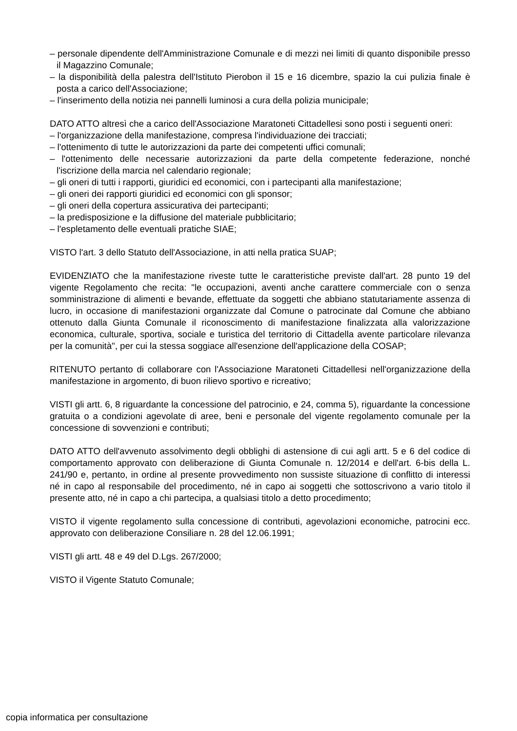– personale dipendente dell'Amministrazione Comunale e di mezzi nei limiti di quanto disponibile presso il Magazzino Comunale;
– la disponibilità della palestra dell'Istituto Pierobon il 15 e 16 dicembre, spazio la cui pulizia finale è posta a carico dell'Associazione;
– l'inserimento della notizia nei pannelli luminosi a cura della polizia municipale;
DATO ATTO altresì che a carico dell'Associazione Maratoneti Cittadellesi sono posti i seguenti oneri:
– l'organizzazione della manifestazione, compresa l'individuazione dei tracciati;
– l'ottenimento di tutte le autorizzazioni da parte dei competenti uffici comunali;
– l'ottenimento delle necessarie autorizzazioni da parte della competente federazione, nonché l'iscrizione della marcia nel calendario regionale;
– gli oneri di tutti i rapporti, giuridici ed economici, con i partecipanti alla manifestazione;
– gli oneri dei rapporti giuridici ed economici con gli sponsor;
– gli oneri della copertura assicurativa dei partecipanti;
– la predisposizione e la diffusione del materiale pubblicitario;
– l'espletamento delle eventuali pratiche SIAE;
VISTO l'art. 3 dello Statuto dell'Associazione, in atti nella pratica SUAP;
EVIDENZIATO che la manifestazione riveste tutte le caratteristiche previste dall'art. 28 punto 19 del vigente Regolamento che recita: "le occupazioni, aventi anche carattere commerciale con o senza somministrazione di alimenti e bevande, effettuate da soggetti che abbiano statutariamente assenza di lucro, in occasione di manifestazioni organizzate dal Comune o patrocinate dal Comune che abbiano ottenuto dalla Giunta Comunale il riconoscimento di manifestazione finalizzata alla valorizzazione economica, culturale, sportiva, sociale e turistica del territorio di Cittadella avente particolare rilevanza per la comunità", per cui la stessa soggiace all'esenzione dell'applicazione della COSAP;
RITENUTO pertanto di collaborare con l'Associazione Maratoneti Cittadellesi nell'organizzazione della manifestazione in argomento, di buon rilievo sportivo e ricreativo;
VISTI gli artt. 6, 8 riguardante la concessione del patrocinio, e 24, comma 5), riguardante la concessione gratuita o a condizioni agevolate di aree, beni e personale del vigente regolamento comunale per la concessione di sovvenzioni e contributi;
DATO ATTO dell'avvenuto assolvimento degli obblighi di astensione di cui agli artt. 5 e 6 del codice di comportamento approvato con deliberazione di Giunta Comunale n. 12/2014 e dell'art. 6-bis della L. 241/90 e, pertanto, in ordine al presente provvedimento non sussiste situazione di conflitto di interessi né in capo al responsabile del procedimento, né in capo ai soggetti che sottoscrivono a vario titolo il presente atto, né in capo a chi partecipa, a qualsiasi titolo a detto procedimento;
VISTO il vigente regolamento sulla concessione di contributi, agevolazioni economiche, patrocini ecc. approvato con deliberazione Consiliare n. 28 del 12.06.1991;
VISTI gli artt. 48 e 49 del D.Lgs. 267/2000;
VISTO il Vigente Statuto Comunale;
copia informatica per consultazione